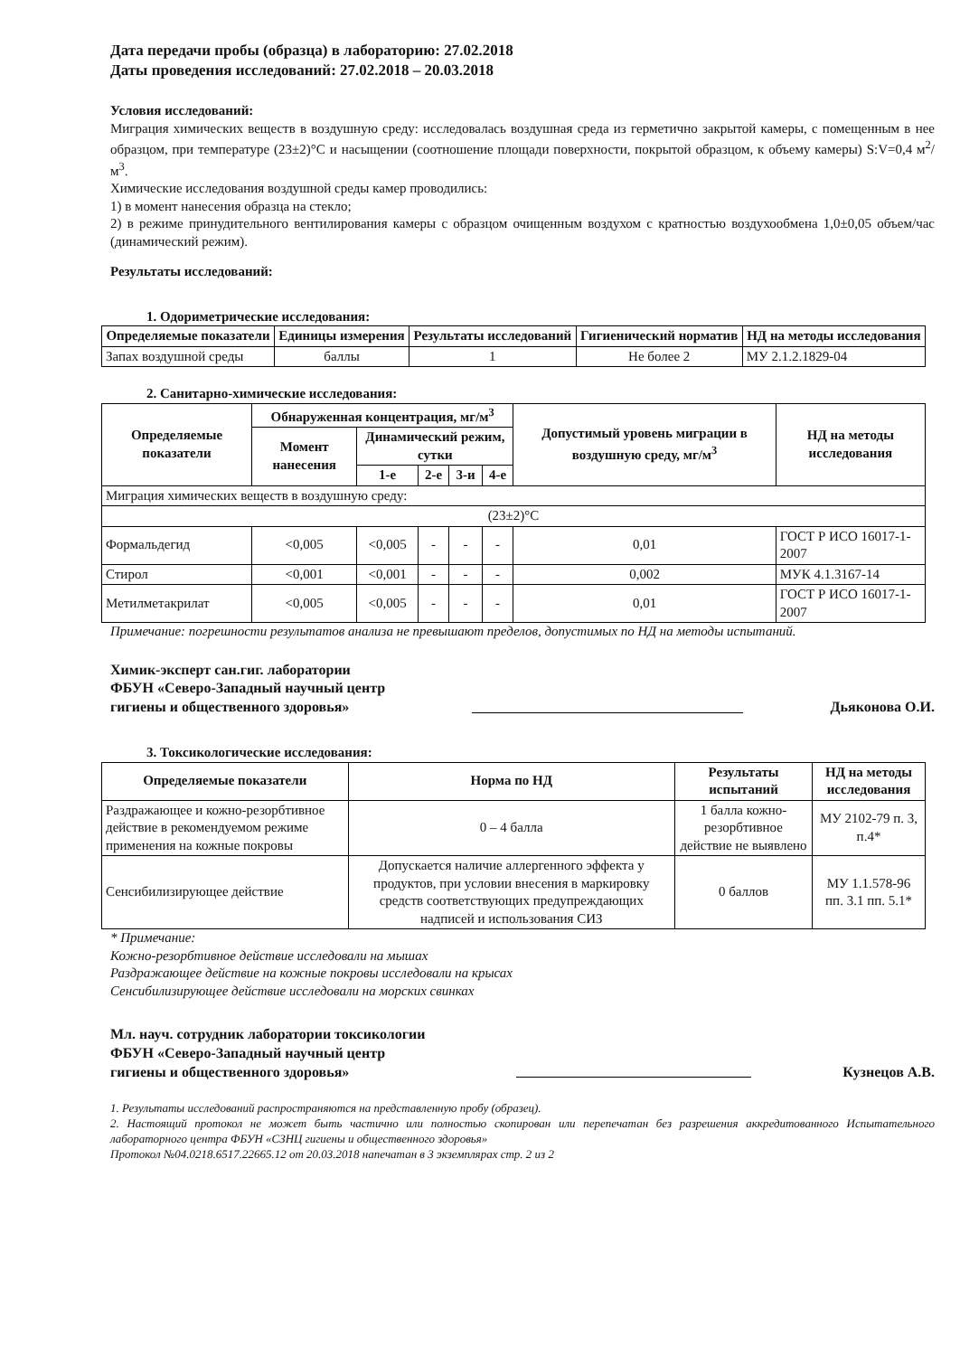Дата передачи пробы (образца) в лабораторию: 27.02.2018
Даты проведения исследований: 27.02.2018 – 20.03.2018
Условия исследований:
Миграция химических веществ в воздушную среду: исследовалась воздушная среда из герметично закрытой камеры, с помещенным в нее образцом, при температуре (23±2)°С и насыщении (соотношение площади поверхности, покрытой образцом, к объему камеры) S:V=0,4 м<sup>2</sup>/м<sup>3</sup>.
Химические исследования воздушной среды камер проводились:
1) в момент нанесения образца на стекло;
2) в режиме принудительного вентилирования камеры с образцом очищенным воздухом с кратностью воздухообмена 1,0±0,05 объем/час (динамический режим).
Результаты исследований:
1. Одориметрические исследования:
| Определяемые показатели | Единицы измерения | Результаты исследований | Гигиенический норматив | НД на методы исследования |
| --- | --- | --- | --- | --- |
| Запах воздушной среды | баллы | 1 | Не более 2 | МУ 2.1.2.1829-04 |
2. Санитарно-химические исследования:
| Определяемые показатели | Обнаруженная концентрация, мг/м<sup>3</sup> | | | | | Допустимый уровень миграции в воздушную среду, мг/м<sup>3</sup> | НД на методы исследования |
| --- | --- | --- | --- | --- | --- | --- | --- |
| | Момент нанесения | Динамический режим, сутки | | | | | |
| | | 1-е | 2-е | 3-и | 4-е | | |
| Миграция химических веществ в воздушную среду: | | | | | | | |
| (23±2)°С | | | | | | | |
| Формальдегид | <0,005 | <0,005 | - | - | - | 0,01 | ГОСТ Р ИСО 16017-1-2007 |
| Стирол | <0,001 | <0,001 | - | - | - | 0,002 | МУК 4.1.3167-14 |
| Метилметакрилат | <0,005 | <0,005 | - | - | - | 0,01 | ГОСТ Р ИСО 16017-1-2007 |
Примечание: погрешности результатов анализа не превышают пределов, допустимых по НД на методы испытаний.
Химик-эксперт сан.гиг. лаборатории
ФБУН «Северо-Западный научный центр
гигиены и общественного здоровья»
Дьяконова О.И.
3. Токсикологические исследования:
| Определяемые показатели | Норма по НД | Результаты испытаний | НД на методы исследования |
| --- | --- | --- | --- |
| Раздражающее и кожно-резорбтивное действие в рекомендуемом режиме применения на кожные покровы | 0 – 4 балла | 1 балла кожно-резорбтивное действие не выявлено | МУ 2102-79 п. 3, п.4* |
| Сенсибилизирующее действие | Допускается наличие аллергенного эффекта у продуктов, при условии внесения в маркировку средств соответствующих предупреждающих надписей и использования СИЗ | 0 баллов | МУ 1.1.578-96 пп. 3.1 пп. 5.1* |
* Примечание:
Кожно-резорбтивное действие исследовали на мышах
Раздражающее действие на кожные покровы исследовали на крысах
Сенсибилизирующее действие исследовали на морских свинках
Мл. науч. сотрудник лаборатории токсикологии
ФБУН «Северо-Западный научный центр
гигиены и общественного здоровья»
Кузнецов А.В.
1. Результаты исследований распространяются на представленную пробу (образец).
2. Настоящий протокол не может быть частично или полностью скопирован или перепечатан без разрешения аккредитованного Испытательного лабораторного центра ФБУН «СЗНЦ гигиены и общественного здоровья»
Протокол №04.0218.6517.22665.12 от 20.03.2018 напечатан в 3 экземплярах стр. 2 из 2